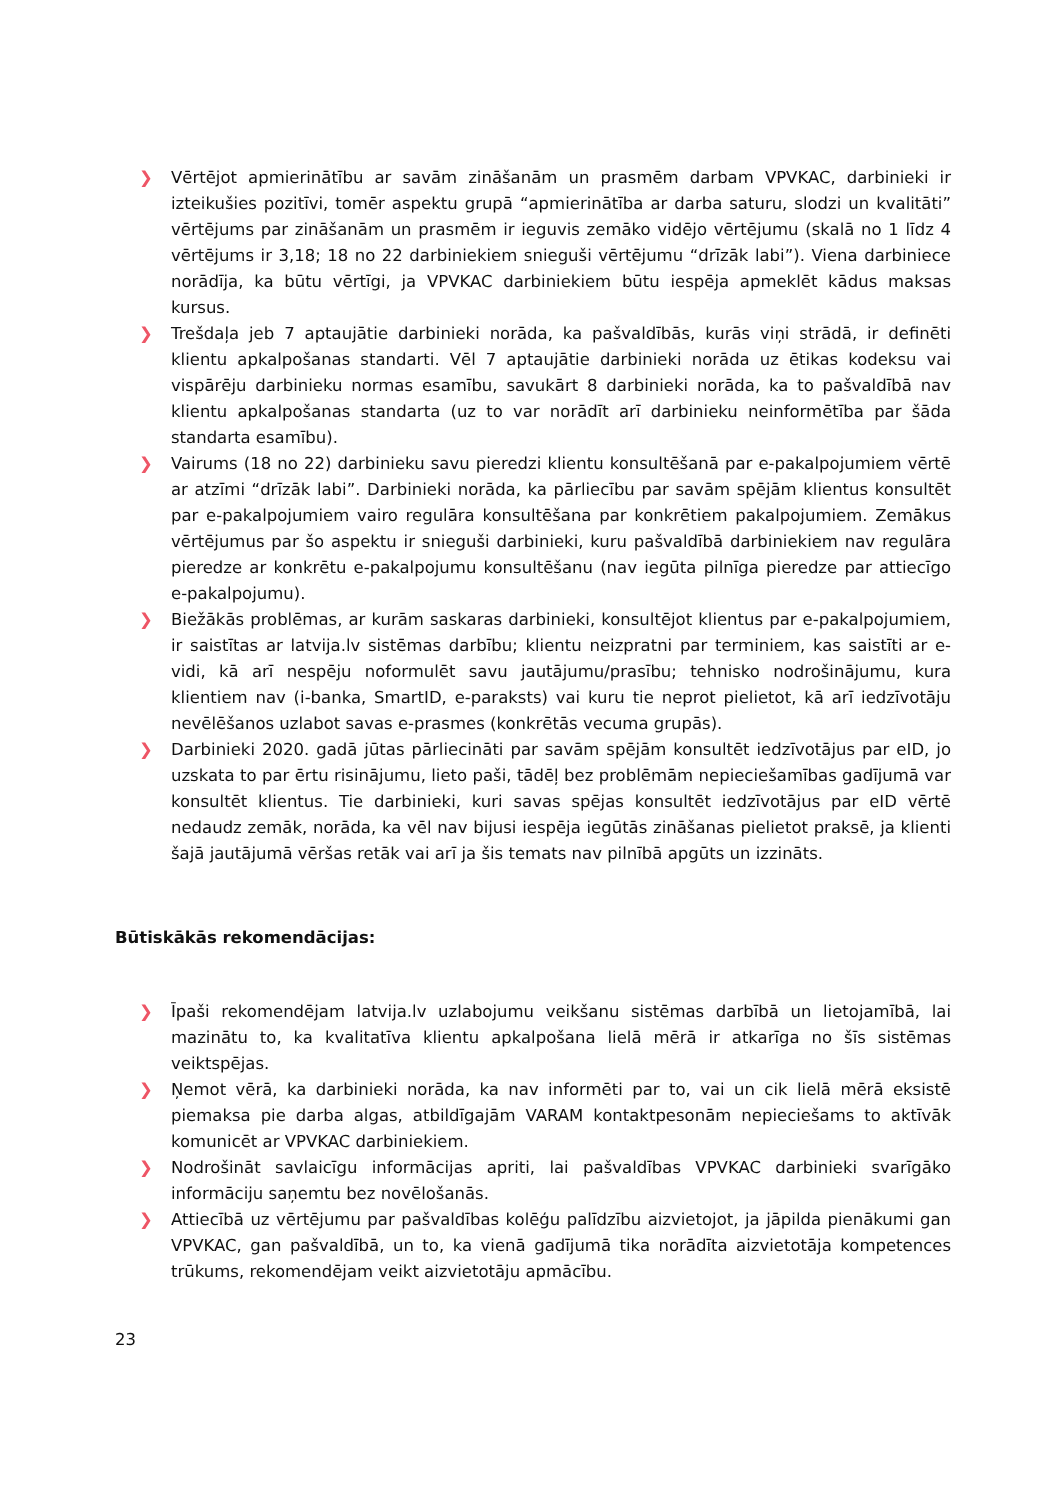❯ Vērtējot apmierinātību ar savām zināšanām un prasmēm darbam VPVKAC, darbinieki ir izteikušies pozitīvi, tomēr aspektu grupā “apmierinātība ar darba saturu, slodzi un kvalitāti” vērtējums par zināšanām un prasmēm ir ieguvis zemāko vidējo vērtējumu (skalā no 1 līdz 4 vērtējums ir 3,18; 18 no 22 darbiniekiem snieguši vērtējumu “drīzāk labi”). Viena darbiniece norādīja, ka būtu vērtīgi, ja VPVKAC darbiniekiem būtu iespēja apmeklēt kādus maksas kursus.
❯ Trešdaļa jeb 7 aptaujātie darbinieki norāda, ka pašvaldībās, kurās viņi strādā, ir definēti klientu apkalpošanas standarti. Vēl 7 aptaujātie darbinieki norāda uz ētikas kodeksu vai vispārēju darbinieku normas esamību, savukārt 8 darbinieki norāda, ka to pašvaldībā nav klientu apkalpošanas standarta (uz to var norādīt arī darbinieku neinformētība par šāda standarta esamību).
❯ Vairums (18 no 22) darbinieku savu pieredzi klientu konsultēšanā par e-pakalpojumiem vērtē ar atzīmi “drīzāk labi”. Darbinieki norāda, ka pārliecību par savām spējām klientus konsultēt par e-pakalpojumiem vairo regulāra konsultēšana par konkrētiem pakalpojumiem. Zemākus vērtējumus par šo aspektu ir snieguši darbinieki, kuru pašvaldībā darbiniekiem nav regulāra pieredze ar konkrētu e-pakalpojumu konsultēšanu (nav iegūta pilnīga pieredze par attiecīgo e-pakalpojumu).
❯ Biežākās problēmas, ar kurām saskaras darbinieki, konsultējot klientus par e-pakalpojumiem, ir saistītas ar latvija.lv sistēmas darbību; klientu neizpratni par terminiem, kas saistīti ar e-vidi, kā arī nespēju noformulēt savu jautājumu/prasību; tehnisko nodrošinājumu, kura klientiem nav (i-banka, SmartID, e-paraksts) vai kuru tie neprot pielietot, kā arī iedzīvotāju nevēlēšanos uzlabot savas e-prasmes (konkrētās vecuma grupās).
❯ Darbinieki 2020. gadā jūtas pārliecināti par savām spējām konsultēt iedzīvotājus par eID, jo uzskata to par ērtu risinājumu, lieto paši, tādēļ bez problēmām nepieciešamības gadījumā var konsultēt klientus. Tie darbinieki, kuri savas spējas konsultēt iedzīvotājus par eID vērtē nedaudz zemāk, norāda, ka vēl nav bijusi iespēja iegūtās zināšanas pielietot praksē, ja klienti šajā jautājumā vēršas retāk vai arī ja šis temats nav pilnībā apgūts un izzināts.
Būtiskākās rekomendācijas:
❯ Īpaši rekomendējam latvija.lv uzlabojumu veikšanu sistēmas darbībā un lietojamībā, lai mazinātu to, ka kvalitatīva klientu apkalpošana lielā mērā ir atkarīga no šīs sistēmas veiktspējas.
❯ Ņemot vērā, ka darbinieki norāda, ka nav informēti par to, vai un cik lielā mērā eksistē piemaksa pie darba algas, atbildīgajām VARAM kontaktpesonām nepieciešams to aktīvāk komunicēt ar VPVKAC darbiniekiem.
❯ Nodrošināt savlaicīgu informācijas apriti, lai pašvaldības VPVKAC darbinieki svarīgāko informāciju saņemtu bez novēlošanās.
❯ Attiecībā uz vērtējumu par pašvaldības kolēģu palīdzību aizvietojot, ja jāpilda pienākumi gan VPVKAC, gan pašvaldībā, un to, ka vienā gadījumā tika norādīta aizvietotāja kompetences trūkums, rekomendējam veikt aizvietotāju apmācību.
23